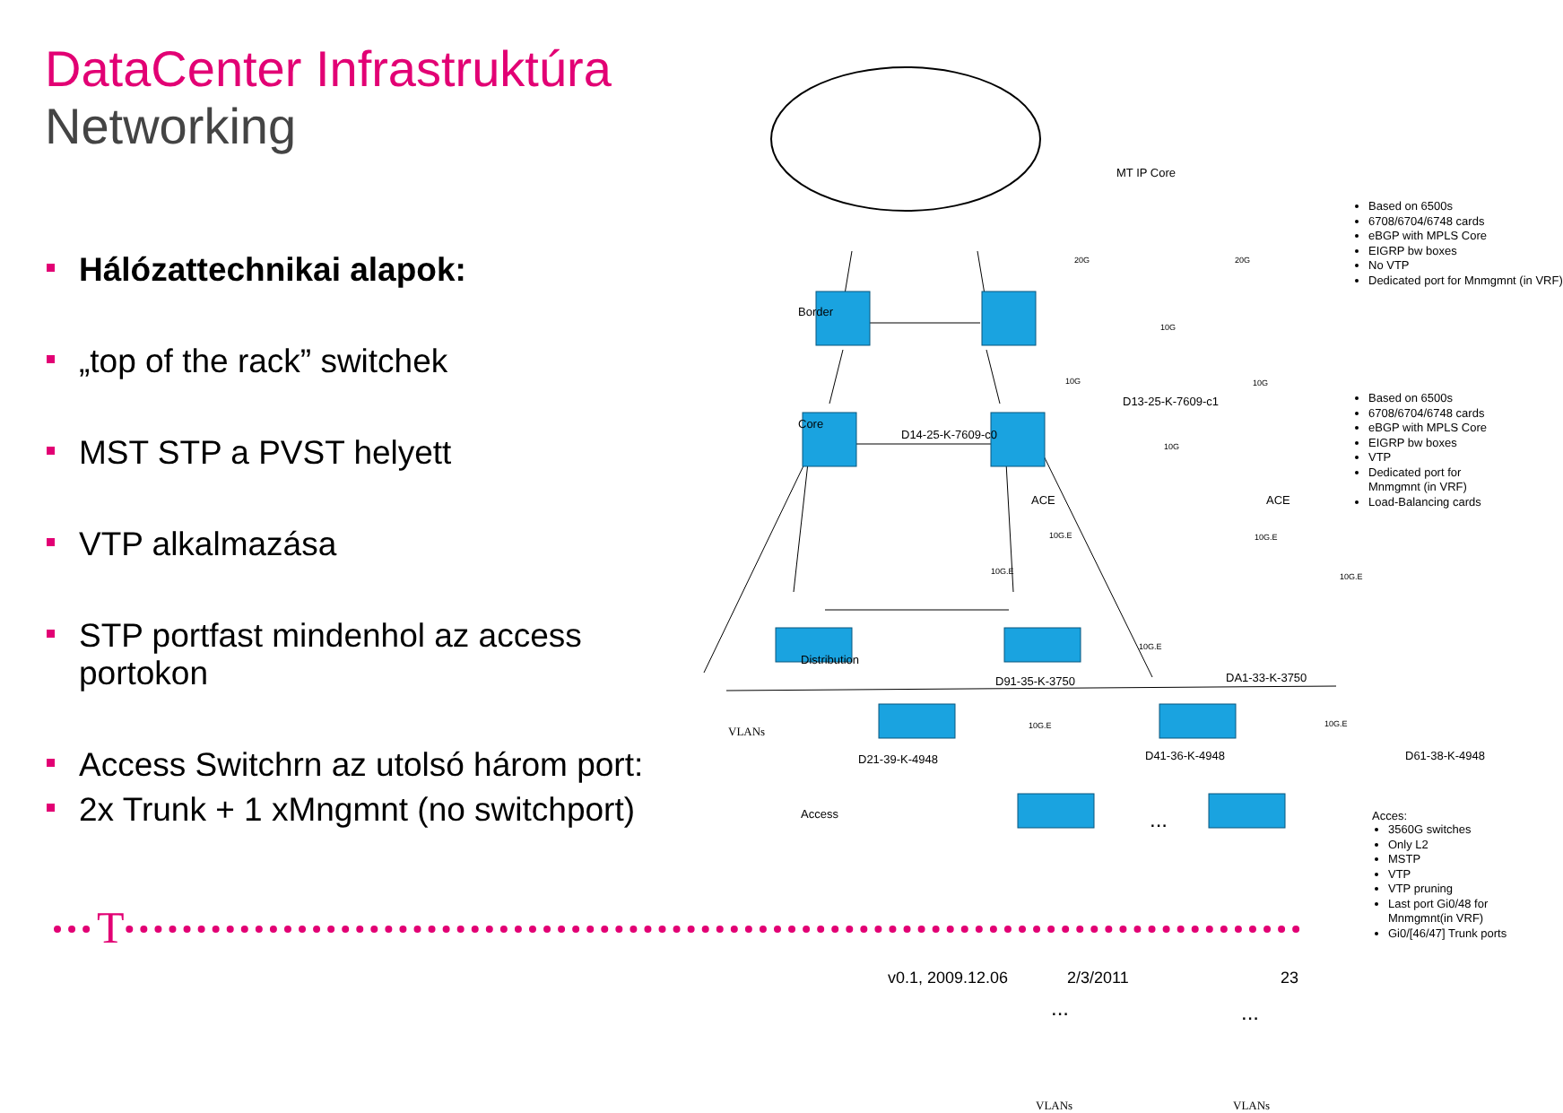DataCenter Infrastruktúra
Networking
Hálózattechnikai alapok:
„top of the rack” switchek
MST STP a PVST helyett
VTP alkalmazása
STP portfast mindenhol az access portokon
Access Switchrn az utolsó három port:
2x Trunk + 1 xMngmnt (no switchport)
MT IP Core
Border
Core
Distribution
VLANs
Access
20G 20G
10G
10G 10G
D13-25-K-7609-c1
D14-25-K-7609-c0
10G
ACE ACE
10G.E 10G.E
10G.E
10G.E
10G.E
D91-35-K-3750 DA1-33-K-3750
10G.E 10G.E
D21-39-K-4948 D41-36-K-4948 D61-38-K-4948
...
... ...
VLANs VLANs
Based on 6500s
6708/6704/6748 cards
eBGP with MPLS Core
EIGRP bw boxes
No VTP
Dedicated port for Mnmgmnt (in VRF)
Based on 6500s
6708/6704/6748 cards
eBGP with MPLS Core
EIGRP bw boxes
VTP
Dedicated port for
Mnmgmnt (in VRF)
Load-Balancing cards
Acces:
3560G switches
Only L2
MSTP
VTP
VTP pruning
Last port Gi0/48 for
Mnmgmnt(in VRF)
Gi0/[46/47] Trunk ports
T
v0.1, 2009.12.06 2/3/2011 23